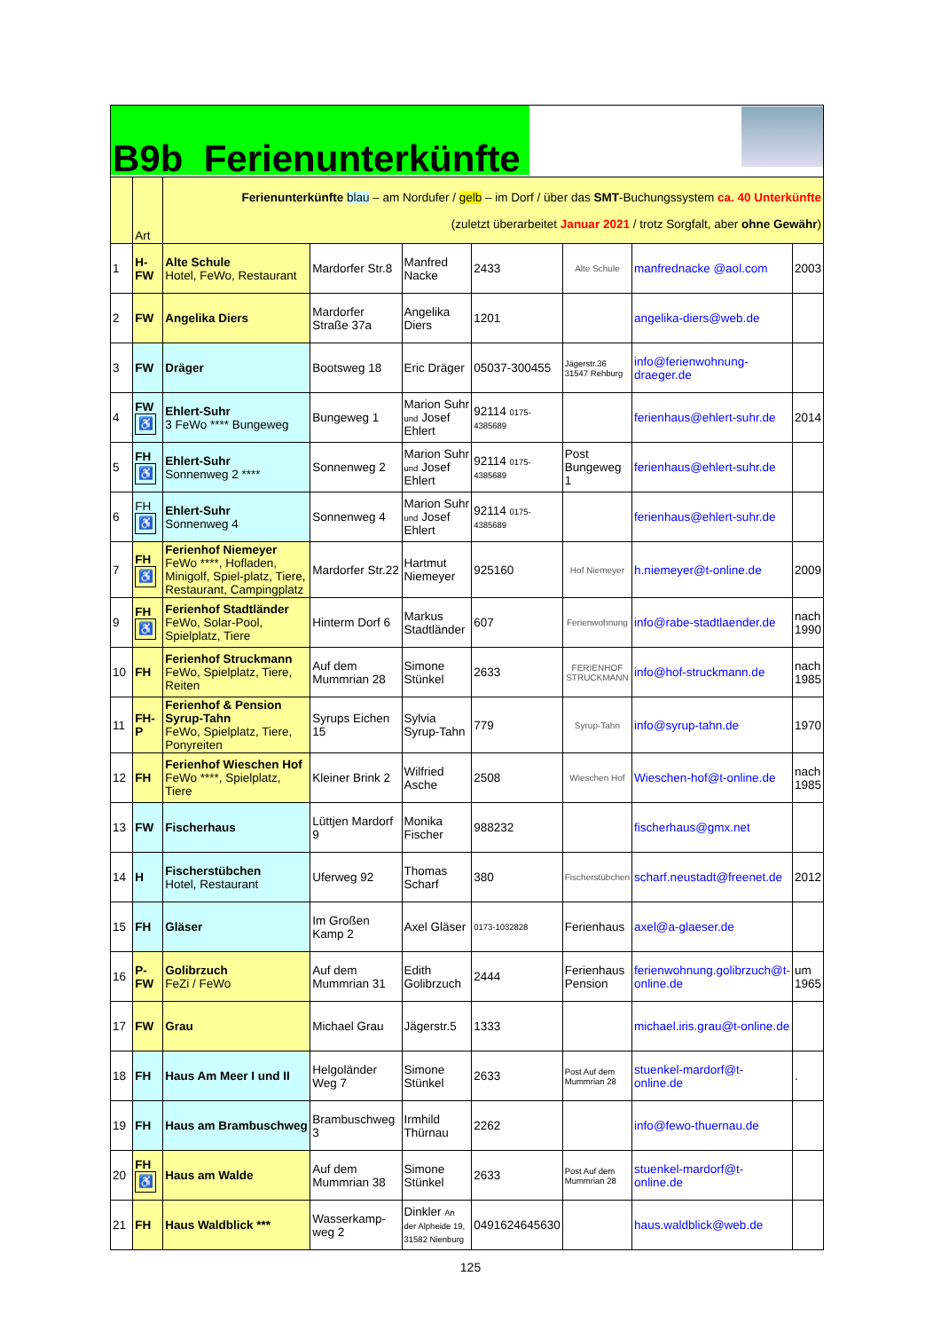B9b Ferienunterkünfte
| | Art | Ferienunterkünfte blau – am Nordufer / gelb – im Dorf / über das SMT -Buchungssystem ca. 40 Unterkünfte (zuletzt überarbeitet Januar 2021 / trotz Sorgfalt, aber ohne Gewähr ) | | | | | | |
| 1 | H-FW | Alte Schule Hotel, FeWo, Restaurant | Mardorfer Str.8 | Manfred Nacke | 2433 | Alte Schule | manfrednacke @aol.com | 2003 |
| 2 | FW | Angelika Diers | Mardorfer Straße 37a | Angelika Diers | 1201 | | angelika-diers@web.de | |
| 3 | FW | Dräger | Bootsweg 18 | Eric Dräger | 05037-300455 | Jägerstr.36 31547 Rehburg | info@ferienwohnung-draeger.de | |
| 4 | FW ♿ | Ehlert-Suhr 3 FeWo **** Bungeweg | Bungeweg 1 | Marion Suhr und Josef Ehlert | 92114 0175-4385689 | | ferienhaus@ehlert-suhr.de | 2014 |
| 5 | FH ♿ | Ehlert-Suhr Sonnenweg 2 **** | Sonnenweg 2 | Marion Suhr und Josef Ehlert | 92114 0175-4385689 | Post Bungeweg 1 | ferienhaus@ehlert-suhr.de | |
| 6 | FH ♿ | Ehlert-Suhr Sonnenweg 4 | Sonnenweg 4 | Marion Suhr und Josef Ehlert | 92114 0175-4385689 | | ferienhaus@ehlert-suhr.de | |
| 7 | FH ♿ | Ferienhof Niemeyer FeWo ****, Hofladen, Minigolf, Spiel-platz, Tiere, Restaurant, Campingplatz | Mardorfer Str.22 | Hartmut Niemeyer | 925160 | Hof Niemeyer | h.niemeyer@t-online.de | 2009 |
| 9 | FH ♿ | Ferienhof Stadtländer FeWo, Solar-Pool, Spielplatz, Tiere | Hinterm Dorf 6 | Markus Stadtländer | 607 | Ferienwohnung | info@rabe-stadtlaender.de | nach 1990 |
| 10 | FH | Ferienhof Struckmann FeWo, Spielplatz, Tiere, Reiten | Auf dem Mummrian 28 | Simone Stünkel | 2633 | FERIENHOF STRUCKMANN | info@hof-struckmann.de | nach 1985 |
| 11 | FH-P | Ferienhof & Pension Syrup-Tahn FeWo, Spielplatz, Tiere, Ponyreiten | Syrups Eichen 15 | Sylvia Syrup-Tahn | 779 | Syrup-Tahn | info@syrup-tahn.de | 1970 |
| 12 | FH | Ferienhof Wieschen Hof FeWo ****, Spielplatz, Tiere | Kleiner Brink 2 | Wilfried Asche | 2508 | Wieschen Hof | Wieschen-hof@t-online.de | nach 1985 |
| 13 | FW | Fischerhaus | Lüttjen Mardorf 9 | Monika Fischer | 988232 | | fischerhaus@gmx.net | |
| 14 | H | Fischerstübchen Hotel, Restaurant | Uferweg 92 | Thomas Scharf | 380 | Fischerstübchen | scharf.neustadt@freenet.de | 2012 |
| 15 | FH | Gläser | Im Großen Kamp 2 | Axel Gläser | 0173-1032828 | Ferienhaus | axel@a-glaeser.de | |
| 16 | P-FW | Golibrzuch FeZi / FeWo | Auf dem Mummrian 31 | Edith Golibrzuch | 2444 | Ferienhaus Pension | ferienwohnung.golibrzuch@t-online.de | um 1965 |
| 17 | FW | Grau | Michael Grau | Jägerstr.5 | 1333 | | michael.iris.grau@t-online.de | |
| 18 | FH | Haus Am Meer I und II | Helgoländer Weg 7 | Simone Stünkel | 2633 | Post Auf dem Mummrian 28 | stuenkel-mardorf@t-online.de | . |
| 19 | FH | Haus am Brambuschweg | Brambuschweg 3 | Irmhild Thürnau | 2262 | | info@fewo-thuernau.de | |
| 20 | FH ♿ | Haus am Walde | Auf dem Mummrian 38 | Simone Stünkel | 2633 | Post Auf dem Mummrian 28 | stuenkel-mardorf@t-online.de | |
| 21 | FH | Haus Waldblick *** | Wasserkamp-weg 2 | Dinkler An der Alpheide 19, 31582 Nienburg | 0491624645630 | | haus.waldblick@web.de | |
125